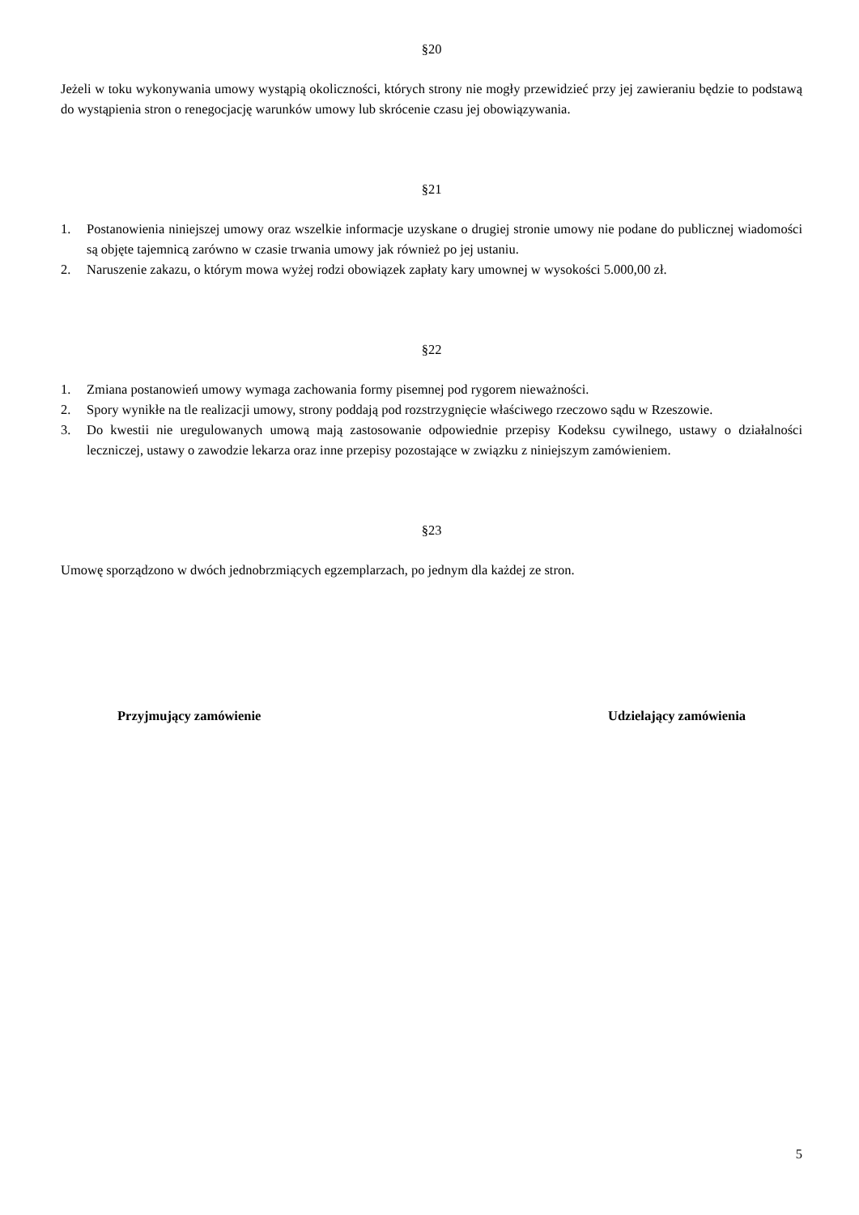§20
Jeżeli w toku wykonywania umowy wystąpią okoliczności, których strony nie mogły przewidzieć przy jej zawieraniu będzie to podstawą do wystąpienia stron o renegocjację warunków umowy lub skrócenie czasu jej obowiązywania.
§21
1. Postanowienia niniejszej umowy oraz wszelkie informacje uzyskane o drugiej stronie umowy nie podane do publicznej wiadomości są objęte tajemnicą zarówno w czasie trwania umowy jak również po jej ustaniu.
2. Naruszenie zakazu, o którym mowa wyżej rodzi obowiązek zapłaty kary umownej w wysokości 5.000,00 zł.
§22
1. Zmiana postanowień umowy wymaga zachowania formy pisemnej pod rygorem nieważności.
2. Spory wynikłe na tle realizacji umowy, strony poddają pod rozstrzygnięcie właściwego rzeczowo sądu w Rzeszowie.
3. Do kwestii nie uregulowanych umową mają zastosowanie odpowiednie przepisy Kodeksu cywilnego, ustawy o działalności leczniczej, ustawy o zawodzie lekarza oraz inne przepisy pozostające w związku z niniejszym zamówieniem.
§23
Umowę sporządzono w dwóch jednobrzmiących egzemplarzach, po jednym dla każdej ze stron.
Przyjmujący zamówienie Udzielający zamówienia
5